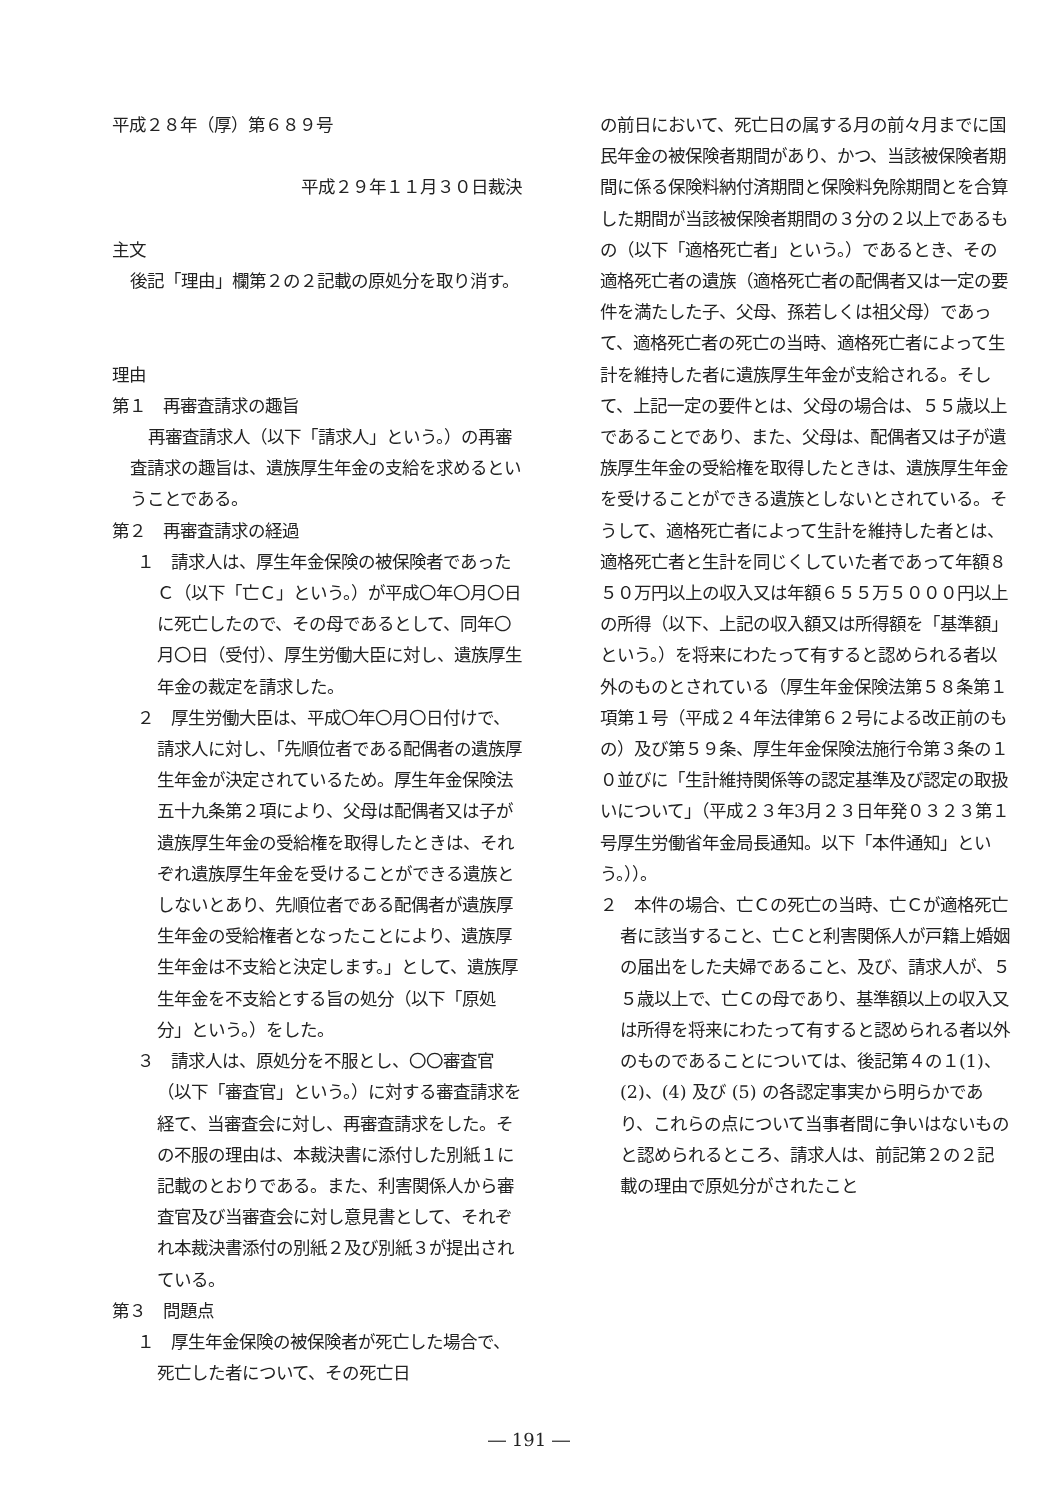平成２８年（厚）第６８９号
平成２９年１１月３０日裁決
主文
後記「理由」欄第２の２記載の原処分を取り消す。
理由
第１　再審査請求の趣旨
再審査請求人（以下「請求人」という。）の再審査請求の趣旨は、遺族厚生年金の支給を求めるということである。
第２　再審査請求の経過
１　請求人は、厚生年金保険の被保険者であったＣ（以下「亡Ｃ」という。）が平成〇年〇月〇日に死亡したので、その母であるとして、同年〇月〇日（受付）、厚生労働大臣に対し、遺族厚生年金の裁定を請求した。
２　厚生労働大臣は、平成〇年〇月〇日付けで、請求人に対し、「先順位者である配偶者の遺族厚生年金が決定されているため。厚生年金保険法五十九条第２項により、父母は配偶者又は子が遺族厚生年金の受給権を取得したときは、それぞれ遺族厚生年金を受けることができる遺族としないとあり、先順位者である配偶者が遺族厚生年金の受給権者となったことにより、遺族厚生年金は不支給と決定します。」として、遺族厚生年金を不支給とする旨の処分（以下「原処分」という。）をした。
３　請求人は、原処分を不服とし、〇〇審査官（以下「審査官」という。）に対する審査請求を経て、当審査会に対し、再審査請求をした。その不服の理由は、本裁決書に添付した別紙１に記載のとおりである。また、利害関係人から審査官及び当審査会に対し意見書として、それぞれ本裁決書添付の別紙２及び別紙３が提出されている。
第３　問題点
１　厚生年金保険の被保険者が死亡した場合で、死亡した者について、その死亡日
の前日において、死亡日の属する月の前々月までに国民年金の被保険者期間があり、かつ、当該被保険者期間に係る保険料納付済期間と保険料免除期間とを合算した期間が当該被保険者期間の３分の２以上であるもの（以下「適格死亡者」という。）であるとき、その適格死亡者の遺族（適格死亡者の配偶者又は一定の要件を満たした子、父母、孫若しくは祖父母）であって、適格死亡者の死亡の当時、適格死亡者によって生計を維持した者に遺族厚生年金が支給される。そして、上記一定の要件とは、父母の場合は、５５歳以上であることであり、また、父母は、配偶者又は子が遺族厚生年金の受給権を取得したときは、遺族厚生年金を受けることができる遺族としないとされている。そうして、適格死亡者によって生計を維持した者とは、適格死亡者と生計を同じくしていた者であって年額８５０万円以上の収入又は年額６５５万５０００円以上の所得（以下、上記の収入額又は所得額を「基準額」という。）を将来にわたって有すると認められる者以外のものとされている（厚生年金保険法第５８条第１項第１号（平成２４年法律第６２号による改正前のもの）及び第５９条、厚生年金保険法施行令第３条の１０並びに「生計維持関係等の認定基準及び認定の取扱いについて」（平成２３年3月２３日年発０３２３第１号厚生労働省年金局長通知。以下「本件通知」という。））。
２　本件の場合、亡Ｃの死亡の当時、亡Ｃが適格死亡者に該当すること、亡Ｃと利害関係人が戸籍上婚姻の届出をした夫婦であること、及び、請求人が、５５歳以上で、亡Ｃの母であり、基準額以上の収入又は所得を将来にわたって有すると認められる者以外のものであることについては、後記第４の１(1)、(2)、(4) 及び (5) の各認定事実から明らかであり、これらの点について当事者間に争いはないものと認められるところ、請求人は、前記第２の２記載の理由で原処分がされたこと
― 191 ―